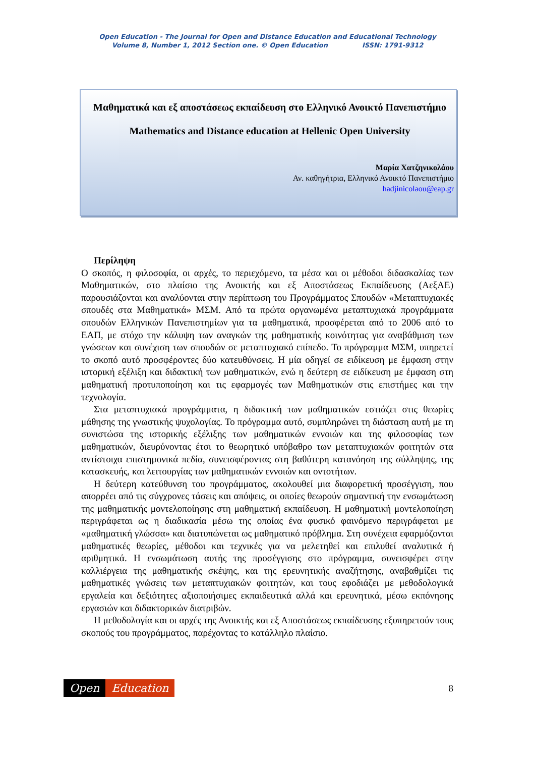Open Education - The Journal for Open and Distance Education and Educational Technology
Volume 8, Number 1, 2012 Section one. © Open Education ISSN: 1791-9312
Μαθηματικά και εξ αποστάσεως εκπαίδευση στο Ελληνικό Ανοικτό Πανεπιστήμιο
Mathematics and Distance education at Hellenic Open University
Μαρία Χατζηνικολάου
Αν. καθηγήτρια, Ελληνικό Ανοικτό Πανεπιστήμιο
hadjinicolaou@eap.gr
Περίληψη
Ο σκοπός, η φιλοσοφία, οι αρχές, το περιεχόμενο, τα μέσα και οι μέθοδοι διδασκαλίας των Μαθηματικών, στο πλαίσιο της Ανοικτής και εξ Αποστάσεως Εκπαίδευσης (ΑεξΑΕ) παρουσιάζονται και αναλύονται στην περίπτωση του Προγράμματος Σπουδών «Μεταπτυχιακές σπουδές στα Μαθηματικά» ΜΣΜ. Από τα πρώτα οργανωμένα μεταπτυχιακά προγράμματα σπουδών Ελληνικών Πανεπιστημίων για τα μαθηματικά, προσφέρεται από το 2006 από το ΕΑΠ, με στόχο την κάλυψη των αναγκών της μαθηματικής κοινότητας για αναβάθμιση των γνώσεων και συνέχιση των σπουδών σε μεταπτυχιακό επίπεδο. Το πρόγραμμα ΜΣΜ, υπηρετεί το σκοπό αυτό προσφέροντες δύο κατευθύνσεις. Η μία οδηγεί σε ειδίκευση με έμφαση στην ιστορική εξέλιξη και διδακτική των μαθηματικών, ενώ η δεύτερη σε ειδίκευση με έμφαση στη μαθηματική προτυποποίηση και τις εφαρμογές των Μαθηματικών στις επιστήμες και την τεχνολογία.
Στα μεταπτυχιακά προγράμματα, η διδακτική των μαθηματικών εστιάζει στις θεωρίες μάθησης της γνωστικής ψυχολογίας. Το πρόγραμμα αυτό, συμπληρώνει τη διάσταση αυτή με τη συνιστώσα της ιστορικής εξέλιξης των μαθηματικών εννοιών και της φιλοσοφίας των μαθηματικών, διευρύνοντας έτσι το θεωρητικό υπόβαθρο των μεταπτυχιακών φοιτητών στα αντίστοιχα επιστημονικά πεδία, συνεισφέροντας στη βαθύτερη κατανόηση της σύλληψης, της κατασκευής, και λειτουργίας των μαθηματικών εννοιών και οντοτήτων.
Η δεύτερη κατεύθυνση του προγράμματος, ακολουθεί μια διαφορετική προσέγγιση, που απορρέει από τις σύγχρονες τάσεις και απόψεις, οι οποίες θεωρούν σημαντική την ενσωμάτωση της μαθηματικής μοντελοποίησης στη μαθηματική εκπαίδευση. Η μαθηματική μοντελοποίηση περιγράφεται ως η διαδικασία μέσω της οποίας ένα φυσικό φαινόμενο περιγράφεται με «μαθηματική γλώσσα» και διατυπώνεται ως μαθηματικό πρόβλημα. Στη συνέχεια εφαρμόζονται μαθηματικές θεωρίες, μέθοδοι και τεχνικές για να μελετηθεί και επιλυθεί αναλυτικά ή αριθμητικά. Η ενσωμάτωση αυτής της προσέγγισης στο πρόγραμμα, συνεισφέρει στην καλλιέργεια της μαθηματικής σκέψης, και της ερευνητικής αναζήτησης, αναβαθμίζει τις μαθηματικές γνώσεις των μεταπτυχιακών φοιτητών, και τους εφοδιάζει με μεθοδολογικά εργαλεία και δεξιότητες αξιοποιήσιμες εκπαιδευτικά αλλά και ερευνητικά, μέσω εκπόνησης εργασιών και διδακτορικών διατριβών.
Η μεθοδολογία και οι αρχές της Ανοικτής και εξ Αποστάσεως εκπαίδευσης εξυπηρετούν τους σκοπούς του προγράμματος, παρέχοντας το κατάλληλο πλαίσιο.
Open Education
8